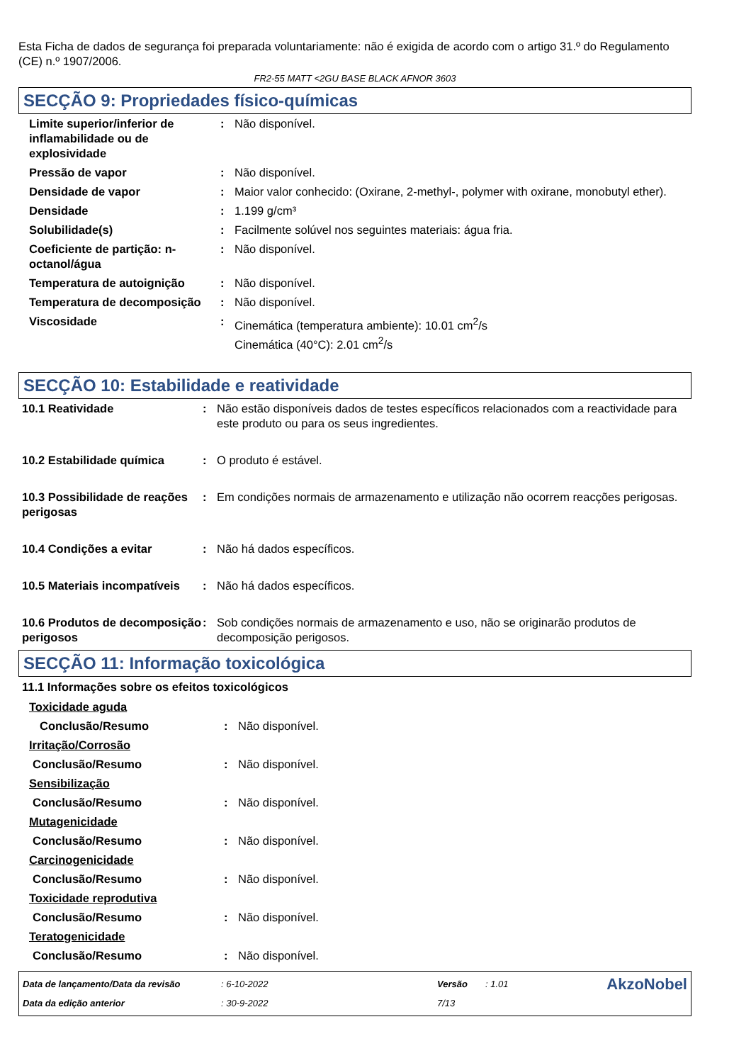Esta Ficha de dados de segurança foi preparada voluntariamente: não é exigida de acordo com o artigo 31.º do Regulamento (CE) n.º 1907/2006.
FR2-55 MATT <2GU BASE BLACK AFNOR 3603
SECÇÃO 9: Propriedades físico-químicas
| Limite superior/inferior de inflamabilidade ou de explosividade | : | Não disponível. |
| Pressão de vapor | : | Não disponível. |
| Densidade de vapor | : | Maior valor conhecido: (Oxirane, 2-methyl-, polymer with oxirane, monobutyl ether). |
| Densidade | : | 1.199 g/cm³ |
| Solubilidade(s) | : | Facilmente solúvel nos seguintes materiais: água fria. |
| Coeficiente de partição: n-octanol/água | : | Não disponível. |
| Temperatura de autoignição | : | Não disponível. |
| Temperatura de decomposição | : | Não disponível. |
| Viscosidade | : | Cinemática (temperatura ambiente): 10.01 cm<sup>2</sup>/s Cinemática (40°C): 2.01 cm<sup>2</sup>/s |
SECÇÃO 10: Estabilidade e reatividade
| 10.1 Reatividade | : | Não estão disponíveis dados de testes específicos relacionados com a reactividade para este produto ou para os seus ingredientes. |
| 10.2 Estabilidade química | : | O produto é estável. |
| 10.3 Possibilidade de reações perigosas | : | Em condições normais de armazenamento e utilização não ocorrem reacções perigosas. |
| 10.4 Condições a evitar | : | Não há dados específicos. |
| 10.5 Materiais incompatíveis | : | Não há dados específicos. |
| 10.6 Produtos de decomposição perigosos | : | Sob condições normais de armazenamento e uso, não se originarão produtos de decomposição perigosos. |
SECÇÃO 11: Informação toxicológica
11.1 Informações sobre os efeitos toxicológicos
| Toxicidade aguda | | |
| Conclusão/Resumo | : | Não disponível. |
| Irritação/Corrosão | | |
| Conclusão/Resumo | : | Não disponível. |
| Sensibilização | | |
| Conclusão/Resumo | : | Não disponível. |
| Mutagenicidade | | |
| Conclusão/Resumo | : | Não disponível. |
| Carcinogenicidade | | |
| Conclusão/Resumo | : | Não disponível. |
| Toxicidade reprodutiva | | |
| Conclusão/Resumo | : | Não disponível. |
| Teratogenicidade | | |
| Conclusão/Resumo | : | Não disponível. |
| Data de lançamento/Data da revisão | : 6-10-2022 | Versão | : 1.01 | AkzoNobel |
| Data da edição anterior | : 30-9-2022 | 7/13 | | |